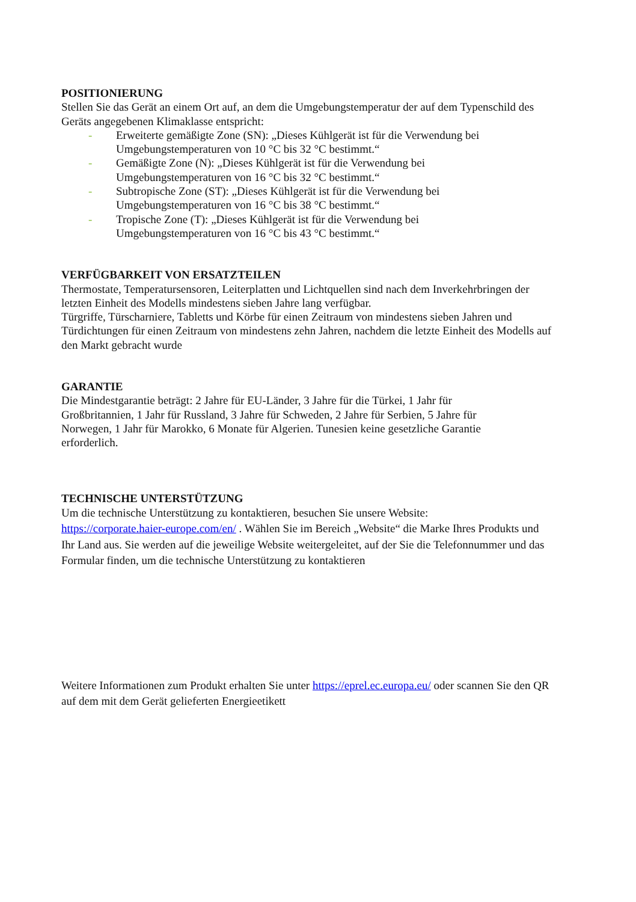POSITIONIERUNG
Stellen Sie das Gerät an einem Ort auf, an dem die Umgebungstemperatur der auf dem Typenschild des Geräts angegebenen Klimaklasse entspricht:
- Erweiterte gemäßigte Zone (SN): „Dieses Kühlgerät ist für die Verwendung bei Umgebungstemperaturen von 10 °C bis 32 °C bestimmt.“
- Gemäßigte Zone (N): „Dieses Kühlgerät ist für die Verwendung bei
Umgebungstemperaturen von 16 °C bis 32 °C bestimmt.“
- Subtropische Zone (ST): „Dieses Kühlgerät ist für die Verwendung bei
Umgebungstemperaturen von 16 °C bis 38 °C bestimmt.“
- Tropische Zone (T): „Dieses Kühlgerät ist für die Verwendung bei
Umgebungstemperaturen von 16 °C bis 43 °C bestimmt.“
VERFÜGBARKEIT VON ERSATZTEILEN
Thermostate, Temperatursensoren, Leiterplatten und Lichtquellen sind nach dem Inverkehrbringen der letzten Einheit des Modells mindestens sieben Jahre lang verfügbar.
Türgriffe, Türscharniere, Tabletts und Körbe für einen Zeitraum von mindestens sieben Jahren und Türdichtungen für einen Zeitraum von mindestens zehn Jahren, nachdem die letzte Einheit des Modells auf den Markt gebracht wurde
GARANTIE
Die Mindestgarantie beträgt: 2 Jahre für EU-Länder, 3 Jahre für die Türkei, 1 Jahr für
Großbritannien, 1 Jahr für Russland, 3 Jahre für Schweden, 2 Jahre für Serbien, 5 Jahre für
Norwegen, 1 Jahr für Marokko, 6 Monate für Algerien. Tunesien keine gesetzliche Garantie
erforderlich.
TECHNISCHE UNTERSTÜTZUNG
Um die technische Unterstützung zu kontaktieren, besuchen Sie unsere Website:
https://corporate.haier-europe.com/en/ . Wählen Sie im Bereich „Website“ die Marke Ihres Produkts und Ihr Land aus. Sie werden auf die jeweilige Website weitergeleitet, auf der Sie die Telefonnummer und das Formular finden, um die technische Unterstützung zu kontaktieren
Weitere Informationen zum Produkt erhalten Sie unter https://eprel.ec.europa.eu/ oder scannen Sie den QR auf dem mit dem Gerät gelieferten Energieetikett